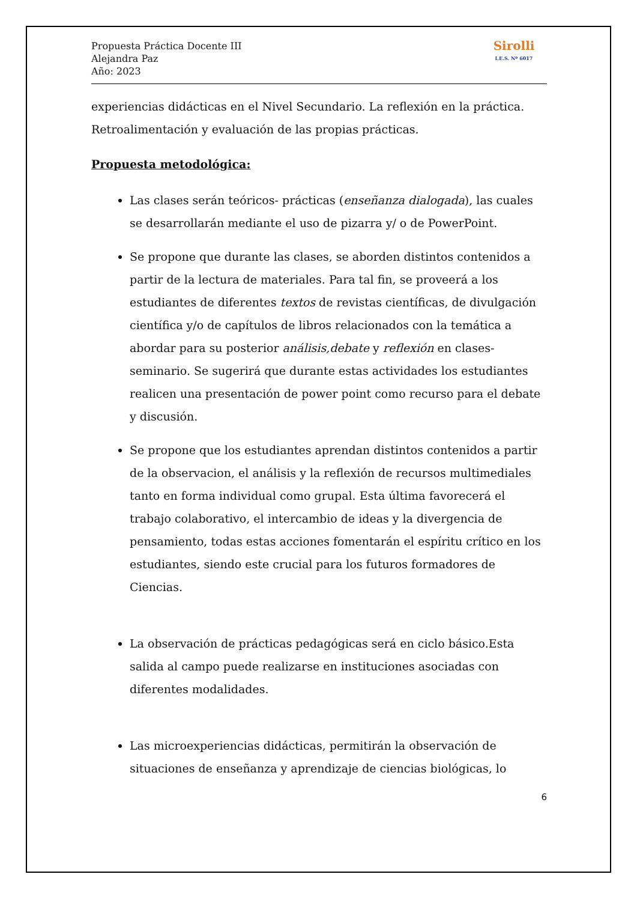Propuesta Práctica Docente III
Alejandra Paz
Año: 2023
Sirolli
I.E.S. Nº 6017
experiencias didácticas en el Nivel Secundario. La reflexión en la práctica. Retroalimentación y evaluación de las propias prácticas.
Propuesta metodológica:
Las clases serán teóricos- prácticas (enseñanza dialogada), las cuales se desarrollarán mediante el uso de pizarra y/ o de PowerPoint.
Se propone que durante las clases, se aborden distintos contenidos a partir de la lectura de materiales. Para tal fin, se proveerá a los estudiantes de diferentes textos de revistas científicas, de divulgación científica y/o de capítulos de libros relacionados con la temática a abordar para su posterior análisis,debate y reflexión en clases-seminario. Se sugerirá que durante estas actividades los estudiantes realicen una presentación de power point como recurso para el debate y discusión.
Se propone que los estudiantes aprendan distintos contenidos a partir de la observacion, el análisis y la reflexión de recursos multimediales tanto en forma individual como grupal. Esta última favorecerá el trabajo colaborativo, el intercambio de ideas y la divergencia de pensamiento, todas estas acciones fomentarán el espíritu crítico en los estudiantes, siendo este crucial para los futuros formadores de Ciencias.
La observación de prácticas pedagógicas será en ciclo básico.Esta salida al campo puede realizarse en instituciones asociadas con diferentes modalidades.
Las microexperiencias didácticas, permitirán la observación de situaciones de enseñanza y aprendizaje de ciencias biológicas, lo
6